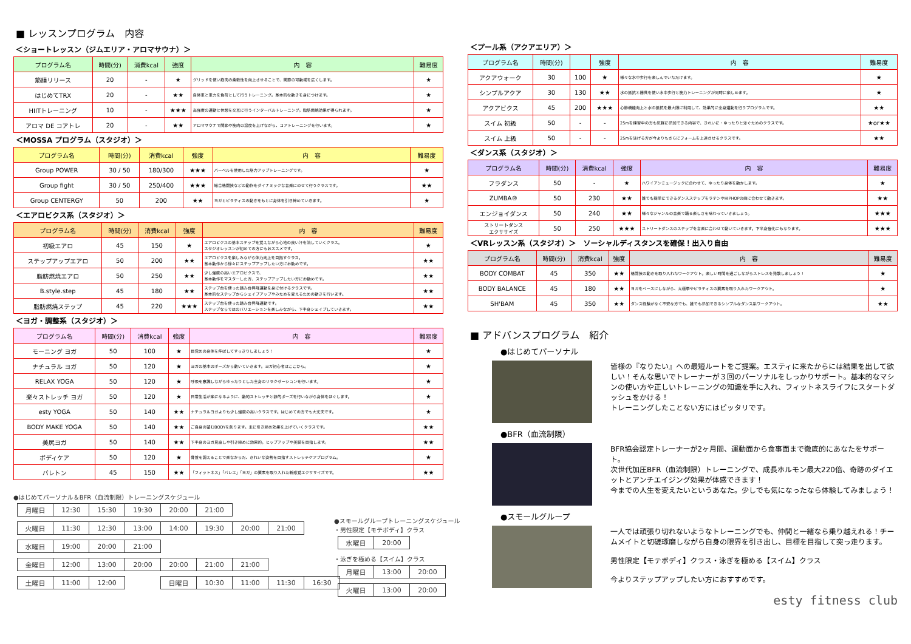■ レッスンプログラム　内容
＜ショートレッスン（ジムエリア・アロマサウナ）＞
| プログラム名 | 時間(分) | 消費kcal | 強度 | 内 容 | 難易度 |
| --- | --- | --- | --- | --- | --- |
| 筋膜リリース | 20 | - | ★ | グリッドを使い筋肉の柔軟性を向上させることで、関節の可動域を広くします。 | ★ |
| はじめてTRX | 20 | - | ★★ | 自体重と重力を負荷として行うトレーニング。基本的な動きを身につけます。 | ★ |
| HIITトレーニング | 10 | - | ★★★ | 高強度の運動と休憩を交互に行うインターバルトレーニング。脂肪燃焼効果が得られます。 | ★ |
| アロマ DE コアトレ | 20 | - | ★★ | アロマサウナで関節や筋肉の温度を上げながら、コアトレーニングを行います。 | ★ |
＜MOSSA プログラム（スタジオ）＞
| プログラム名 | 時間(分) | 消費kcal | 強度 | 内 容 | 難易度 |
| --- | --- | --- | --- | --- | --- |
| Group POWER | 30 / 50 | 180/300 | ★★★ | バーベルを使用した筋力アップトレーニングです。 | ★ |
| Group fight | 30 / 50 | 250/400 | ★★★ | 総合格闘技などの動作をダイナミックな音楽にのせて行うクラスです。 | ★★ |
| Group CENTERGY | 50 | 200 | ★★ | ヨガとピラティスの動きをもとに身体を引き締めていきます。 | ★ |
＜エアロビクス系（スタジオ）＞
| プログラム名 | 時間(分) | 消費kcal | 強度 | 内 容 | 難易度 |
| --- | --- | --- | --- | --- | --- |
| 初級エアロ | 45 | 150 | ★ | エアロビクスの基本ステップを覚えながら心地の良い汗を流していくクラス。 スタジオレッスンが初めての方にもおススメです。 | ★ |
| ステップアップエアロ | 50 | 200 | ★★ | エアロビクスを楽しみながら体力向上を目指すクラス。 基本動作から徐々にステップアップしたい方にお勧めです。 | ★★ |
| 脂肪燃焼エアロ | 50 | 250 | ★★ | 少し強度の高いエアロビクスで、 基本動作をマスターした方、ステップアップしたい方にお勧めです。 | ★★ |
| B.style.step | 45 | 180 | ★★ | ステップ台を使った踏み台昇降運動を身に付けるクラスです。 基本的なステップからシェイプアップやみためを変えるための動きを行います。 | ★★ |
| 脂肪燃焼ステップ | 45 | 220 | ★★★ | ステップ台を使った踏み台昇降運動です。 ステップならではのバリエーションを楽しみながら、下半身シェイプしていきます。 | ★★ |
＜ヨガ・調整系（スタジオ）＞
| プログラム名 | 時間(分) | 消費kcal | 強度 | 内 容 | 難易度 |
| --- | --- | --- | --- | --- | --- |
| モーニング ヨガ | 50 | 100 | ★ | 目覚めの身体を伸ばしてすっきりしましょう！ | ★ |
| ナチュラル ヨガ | 50 | 120 | ★ | ヨガの基本のポーズから動いていきます。ヨガ初心者はここから。 | ★ |
| RELAX YOGA | 50 | 120 | ★ | 呼吸を意識しながらゆったりとした全身のリラクゼーションを行います。 | ★ |
| 楽々ストレッチ ヨガ | 50 | 120 | ★ | 日常生活が楽になるように、動的ストレッチと静的ポーズを行いながら身体をほぐします。 | ★ |
| esty YOGA | 50 | 140 | ★★ | ナチュラルヨガよりも少し強度の高いクラスです。はじめての方でも大丈夫です。 | ★ |
| BODY MAKE YOGA | 50 | 140 | ★★ | ご自身の望むBODYを創ります。主に引き締め効果を上げていくクラスです。 | ★★ |
| 美尻ヨガ | 50 | 140 | ★★ | 下半身のヨガ見直しや引き締めに効果的。ヒップアップや美脚を目指します。 | ★★ |
| ボディケア | 50 | 120 | ★ | 骨盤を調えることで楽なからだ、きれいな姿勢を目指すストレッチケアプログラム。 | ★ |
| バレトン | 45 | 150 | ★★ | 「フィットネス」「バレエ」「ヨガ」の要素を取り入れた新感覚エクササイズです。 | ★★ |
●はじめてパーソナル＆BFR（血流制限）トレーニングスケジュール
| 月曜日 | 12:30 | 15:30 | 19:30 | 20:00 | 21:00 |
| 火曜日 | 11:30 | 12:30 | 13:00 | 14:00 | 19:30 | 20:00 | 21:00 |
| 水曜日 | 19:00 | 20:00 | 21:00 |
| 金曜日 | 12:00 | 13:00 | 20:00 | 20:00 | 21:00 | 21:00 |
| 土曜日 | 11:00 | 12:00 | | 日曜日 | 10:30 | 11:00 | 11:30 | 16:30 |
＜プール系（アクアエリア）＞
| プログラム名 | 時間(分) | | 強度 | 内 容 | 難易度 |
| --- | --- | --- | --- | --- | --- |
| アクアウォーク | 30 | 100 | ★ | 様々な水中歩行を楽しんでいただけます。 | ★ |
| シンプルアクア | 30 | 130 | ★★ | 水の抵抗と器具を使い水中歩行と筋力トレーニングが同時に楽しめます。 | ★ |
| アクアビクス | 45 | 200 | ★★★ | 心肺機能向上と水の抵抗を最大限に利用して、効果的に全身運動を行うプログラムです。 | ★★ |
| スイム 初級 | 50 | - | - | 25mを練習中の方も気軽に参加できる内容で、きれいに・ゆったりと泳ぐためのクラスです。 | ★or★★ |
| スイム 上級 | 50 | - | - | 25mを泳げる方が今よりもさらにフォームを上達させるクラスです。 | ★★ |
＜ダンス系（スタジオ）＞
| プログラム名 | 時間(分) | 消費kcal | 強度 | 内 容 | 難易度 |
| --- | --- | --- | --- | --- | --- |
| フラダンス | 50 | - | ★ | ハワイアンミュージックに合わせて、ゆったり身体を動かします。 | ★ |
| ZUMBA® | 50 | 230 | ★★ | 誰でも簡単にできるダンスステップをラテンやHIPHOPの曲に合わせて動きます。 | ★★ |
| エンジョイダンス | 50 | 240 | ★★ | 様々なジャンルの音楽で踊る楽しさを味わっていきましょう。 | ★★★ |
| ストリートダンス エクササイズ | 50 | 250 | ★★★ | ストリートダンスのステップを音楽に合わせて動いていきます。下半身強化にもなります。 | ★★★ |
＜VRレッスン系（スタジオ）＞　ソーシャルディスタンスを確保！出入り自由
| プログラム名 | 時間(分) | 消費kcal | 強度 | 内 容 | 難易度 |
| --- | --- | --- | --- | --- | --- |
| BODY COMBAT | 45 | 350 | ★★ | 格闘技の動きを取り入れたワークアウト。楽しい時間を過ごしながらストレスを発散しましょう！ | ★ |
| BODY BALANCE | 45 | 180 | ★★ | ヨガをベースにしながら、太極拳やピラティスの要素を取り入れたワークアウト。 | ★ |
| SH'BAM | 45 | 350 | ★★ | ダンス経験がなく不安な方でも、誰でも参加できるシンプルなダンス系ワークアウト。 | ★★ |
■ アドバンスプログラム　紹介
●はじめてパーソナル
皆様の『なりたい』への最短ルートをご提案。エスティに来たからには結果を出して欲しい！そんな思いでトレーナーが３回のパーソナルをしっかりサポート。基本的なマシンの使い方や正しいトレーニングの知識を手に入れ、フィットネスライフにスタートダッシュをかける！
トレーニングしたことない方にはピッタリです。
●BFR（血流制限）
BFR協会認定トレーナーが2ヶ月間、運動面から食事面まで徹底的にあなたをサポート。
次世代加圧BFR（血流制限）トレーニングで、成長ホルモン最大220倍、奇跡のダイエットとアンチエイジング効果が体感できます！
今までの人生を変えたいというあなた。少しでも気になったなら体験してみましょう！
●スモールグループ
一人では頑張り切れないようなトレーニングでも、仲間と一緒なら乗り越えれる！チームメイトと切磋琢磨しながら自身の限界を引き出し、目標を目指して突っ走ります。
男性限定【モテボディ】クラス・泳ぎを極める【スイム】クラス
今よりステップアップしたい方におすすめです。
esty fitness club
●スモールグループトレーニングスケジュール
・男性限定【モテボディ】クラス
| 水曜日 | 20:00 |
・泳ぎを極める【スイム】クラス
| 月曜日 | 13:00 | 20:00 |
| 火曜日 | 13:00 | 20:00 |